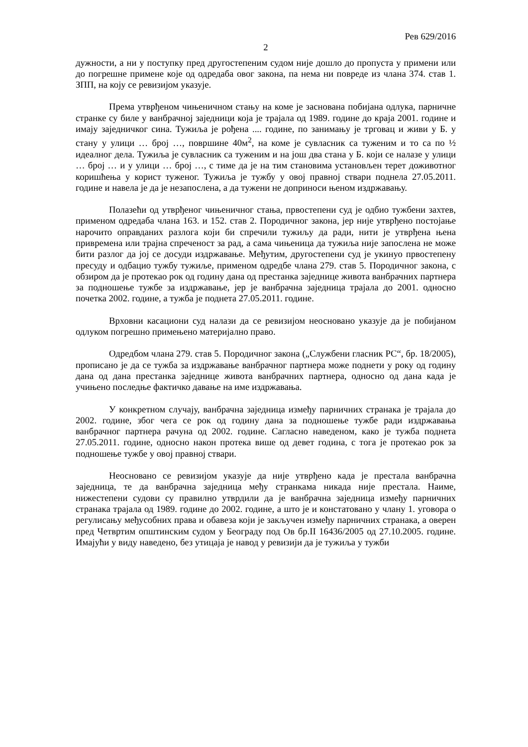Рев 629/2016
2
дужности, а ни у поступку пред другостепеним судом није дошло до пропуста у примени или до погрешне примене које од одредаба овог закона, па нема ни повреде из члана 374. став 1. ЗПП, на коју се ревизијом указује.
Према утврђеном чињеничном стању на коме је заснована побијана одлука, парничне странке су биле у ванбрачној заједници која је трајала од 1989. године до краја 2001. године и имају заједничког сина. Тужиља је рођена .... године, по занимању је трговац и живи у Б. у стану у улици … број …, површине 40м<sup>2</sup>, на коме је сувласник са туженим и то са по ½ идеалног дела. Тужиља је сувласник са туженим и на још два стана у Б. који се налазе у улици … број … и у улици … број …, с тиме да је на тим становима установљен терет доживотног коришћења у корист туженог. Тужиља је тужбу у овој правној ствари поднела 27.05.2011. године и навела је да је незапослена, а да тужени не доприноси њеном издржавању.
Полазећи од утврђеног чињеничног стања, првостепени суд је одбио тужбени захтев, применом одредаба члана 163. и 152. став 2. Породичног закона, јер није утврђено постојање нарочито оправданих разлога који би спречили тужиљу да ради, нити је утврђена њена привремена или трајна спреченост за рад, а сама чињеница да тужиља није запослена не може бити разлог да јој се досуди издржавање. Међутим, другостепени суд је укинуо првостепену пресуду и одбацио тужбу тужиље, применом одредбе члана 279. став 5. Породичног закона, с обзиром да је протекао рок од годину дана од престанка заједнице живота ванбрачних партнера за подношење тужбе за издржавање, јер је ванбрачна заједница трајала до 2001. односно почетка 2002. године, а тужба је поднета 27.05.2011. године.
Врховни касациони суд налази да се ревизијом неосновано указује да је побијаном одлуком погрешно примењено материјално право.
Одредбом члана 279. став 5. Породичног закона („Службени гласник РС“, бр. 18/2005), прописано је да се тужба за издржавање ванбрачног партнера може поднети у року од годину дана од дана престанка заједнице живота ванбрачних партнера, односно од дана када је учињено последње фактичко давање на име издржавања.
У конкретном случају, ванбрачна заједница између парничних странака је трајала до 2002. године, због чега се рок од годину дана за подношење тужбе ради издржавања ванбрачног партнера рачуна од 2002. године. Сагласно наведеном, како је тужба поднета 27.05.2011. године, односно након протека више од девет година, с тога је протекао рок за подношење тужбе у овој правној ствари.
Неосновано се ревизијом указује да није утврђено када је престала ванбрачна заједница, те да ванбрачна заједница међу странкама никада није престала. Наиме, нижестепени судови су правилно утврдили да је ванбрачна заједница између парничних странака трајала од 1989. године до 2002. године, а што је и констатовано у члану 1. уговора о регулисању међусобних права и обавеза који је закључен између парничних странака, а оверен пред Четвртим општинским судом у Београду под Ов бр.II 16436/2005 од 27.10.2005. године. Имајући у виду наведено, без утицаја је навод у ревизији да је тужиља у тужби